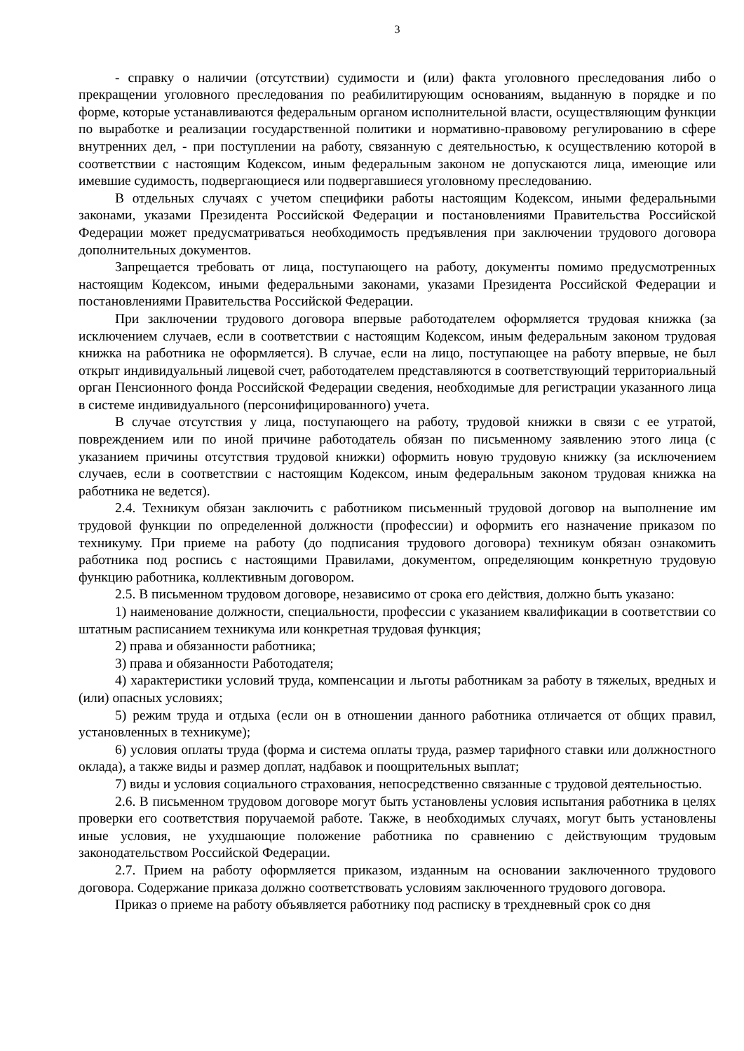3
- справку о наличии (отсутствии) судимости и (или) факта уголовного преследования либо о прекращении уголовного преследования по реабилитирующим основаниям, выданную в порядке и по форме, которые устанавливаются федеральным органом исполнительной власти, осуществляющим функции по выработке и реализации государственной политики и нормативно-правовому регулированию в сфере внутренних дел, - при поступлении на работу, связанную с деятельностью, к осуществлению которой в соответствии с настоящим Кодексом, иным федеральным законом не допускаются лица, имеющие или имевшие судимость, подвергающиеся или подвергавшиеся уголовному преследованию.
В отдельных случаях с учетом специфики работы настоящим Кодексом, иными федеральными законами, указами Президента Российской Федерации и постановлениями Правительства Российской Федерации может предусматриваться необходимость предъявления при заключении трудового договора дополнительных документов.
Запрещается требовать от лица, поступающего на работу, документы помимо предусмотренных настоящим Кодексом, иными федеральными законами, указами Президента Российской Федерации и постановлениями Правительства Российской Федерации.
При заключении трудового договора впервые работодателем оформляется трудовая книжка (за исключением случаев, если в соответствии с настоящим Кодексом, иным федеральным законом трудовая книжка на работника не оформляется). В случае, если на лицо, поступающее на работу впервые, не был открыт индивидуальный лицевой счет, работодателем представляются в соответствующий территориальный орган Пенсионного фонда Российской Федерации сведения, необходимые для регистрации указанного лица в системе индивидуального (персонифицированного) учета.
В случае отсутствия у лица, поступающего на работу, трудовой книжки в связи с ее утратой, повреждением или по иной причине работодатель обязан по письменному заявлению этого лица (с указанием причины отсутствия трудовой книжки) оформить новую трудовую книжку (за исключением случаев, если в соответствии с настоящим Кодексом, иным федеральным законом трудовая книжка на работника не ведется).
2.4. Техникум обязан заключить с работником письменный трудовой договор на выполнение им трудовой функции по определенной должности (профессии) и оформить его назначение приказом по техникуму. При приеме на работу (до подписания трудового договора) техникум обязан ознакомить работника под роспись с настоящими Правилами, документом, определяющим конкретную трудовую функцию работника, коллективным договором.
2.5. В письменном трудовом договоре, независимо от срока его действия, должно быть указано:
1) наименование должности, специальности, профессии с указанием квалификации в соответствии со штатным расписанием техникума или конкретная трудовая функция;
2) права и обязанности работника;
3) права и обязанности Работодателя;
4) характеристики условий труда, компенсации и льготы работникам за работу в тяжелых, вредных и (или) опасных условиях;
5) режим труда и отдыха (если он в отношении данного работника отличается от общих правил, установленных в техникуме);
6) условия оплаты труда (форма и система оплаты труда, размер тарифного ставки или должностного оклада), а также виды и размер доплат, надбавок и поощрительных выплат;
7) виды и условия социального страхования, непосредственно связанные с трудовой деятельностью.
2.6. В письменном трудовом договоре могут быть установлены условия испытания работника в целях проверки его соответствия поручаемой работе. Также, в необходимых случаях, могут быть установлены иные условия, не ухудшающие положение работника по сравнению с действующим трудовым законодательством Российской Федерации.
2.7. Прием на работу оформляется приказом, изданным на основании заключенного трудового договора. Содержание приказа должно соответствовать условиям заключенного трудового договора.
Приказ о приеме на работу объявляется работнику под расписку в трехдневный срок со дня